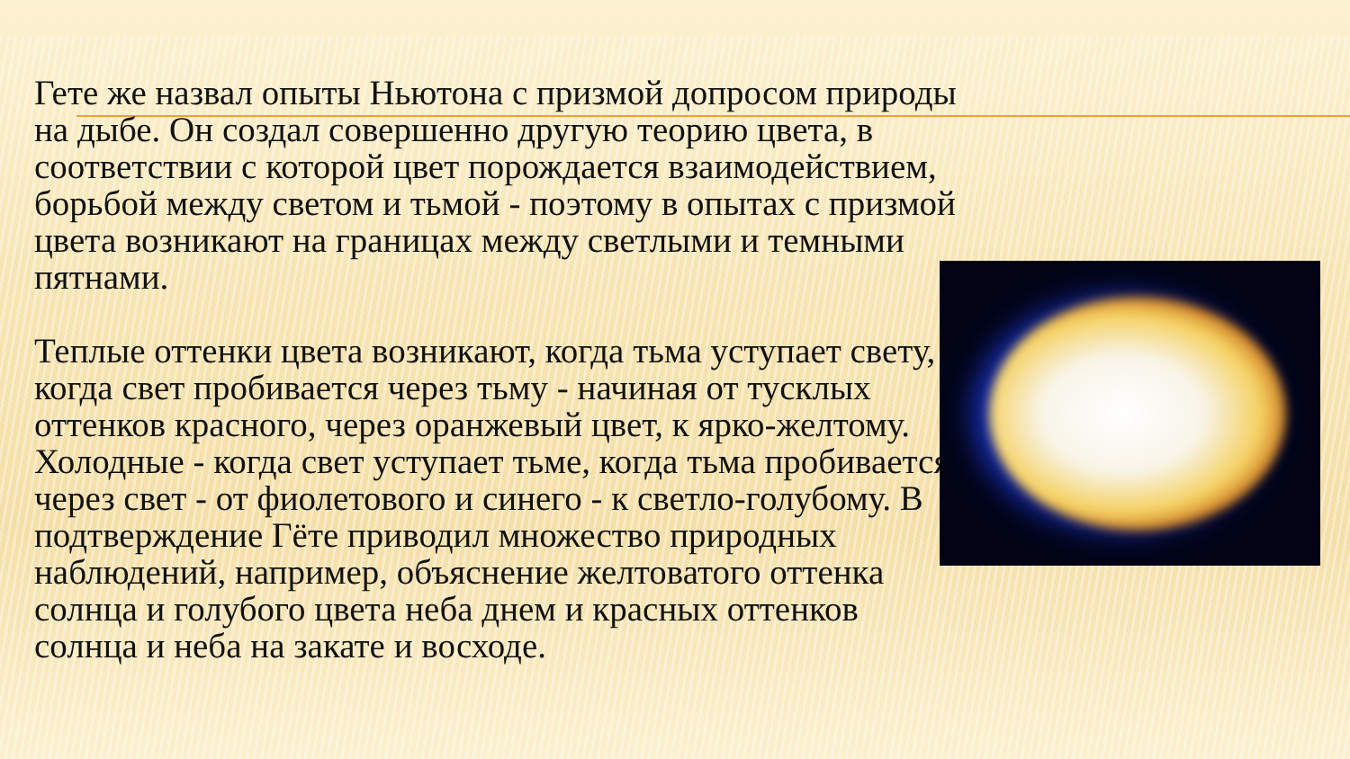Гете же назвал опыты Ньютона с призмой допросом природы на дыбе. Он создал совершенно другую теорию цвета, в соответствии с которой цвет порождается взаимодействием, борьбой между светом и тьмой - поэтому в опытах с призмой цвета возникают на границах между светлыми и темными пятнами.
Теплые оттенки цвета возникают, когда тьма уступает свету, когда свет пробивается через тьму - начиная от тусклых оттенков красного, через оранжевый цвет, к ярко-желтому. Холодные - когда свет уступает тьме, когда тьма пробивается через свет - от фиолетового и синего - к светло-голубому. В подтверждение Гёте приводил множество природных наблюдений, например, объяснение желтоватого оттенка солнца и голубого цвета неба днем и красных оттенков солнца и неба на закате и восходе.